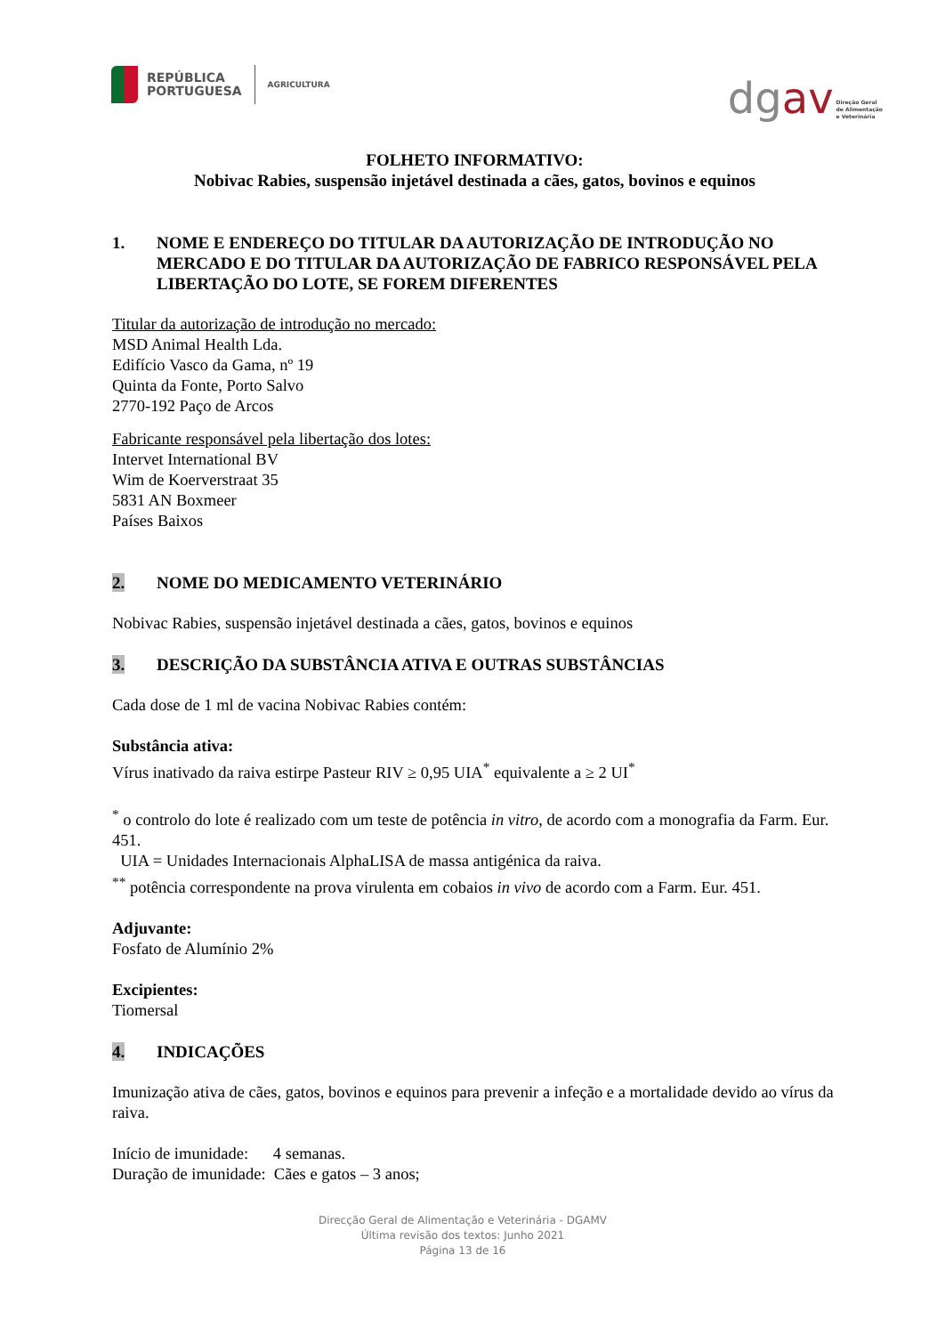REPÚBLICA
PORTUGUESA
AGRICULTURA
dgav
Direção Geral
de Alimentação
e Veterinária
FOLHETO INFORMATIVO:
Nobivac Rabies, suspensão injetável destinada a cães, gatos, bovinos e equinos
1. NOME E ENDEREÇO DO TITULAR DA AUTORIZAÇÃO DE INTRODUÇÃO NO MERCADO E DO TITULAR DA AUTORIZAÇÃO DE FABRICO RESPONSÁVEL PELA LIBERTAÇÃO DO LOTE, SE FOREM DIFERENTES
Titular da autorização de introdução no mercado:
MSD Animal Health Lda.
Edifício Vasco da Gama, nº 19
Quinta da Fonte, Porto Salvo
2770-192 Paço de Arcos
Fabricante responsável pela libertação dos lotes:
Intervet International BV
Wim de Koerverstraat 35
5831 AN Boxmeer
Países Baixos
2. NOME DO MEDICAMENTO VETERINÁRIO
Nobivac Rabies, suspensão injetável destinada a cães, gatos, bovinos e equinos
3. DESCRIÇÃO DA SUBSTÂNCIA ATIVA E OUTRAS SUBSTÂNCIAS
Cada dose de 1 ml de vacina Nobivac Rabies contém:
Substância ativa:
Vírus inativado da raiva estirpe Pasteur RIV ≥ 0,95 UIA<sup>*</sup> equivalente a ≥ 2 UI<sup>*</sup>
<sup>*</sup> o controlo do lote é realizado com um teste de potência in vitro, de acordo com a monografia da Farm. Eur. 451.
UIA = Unidades Internacionais AlphaLISA de massa antigénica da raiva.
<sup>**</sup> potência correspondente na prova virulenta em cobaios in vivo de acordo com a Farm. Eur. 451.
Adjuvante:
Fosfato de Alumínio 2%
Excipientes:
Tiomersal
4. INDICAÇÕES
Imunização ativa de cães, gatos, bovinos e equinos para prevenir a infeção e a mortalidade devido ao vírus da raiva.
Início de imunidade: 4 semanas.
Duração de imunidade: Cães e gatos – 3 anos;
Direcção Geral de Alimentação e Veterinária - DGAMV
Última revisão dos textos: Junho 2021
Página 13 de 16